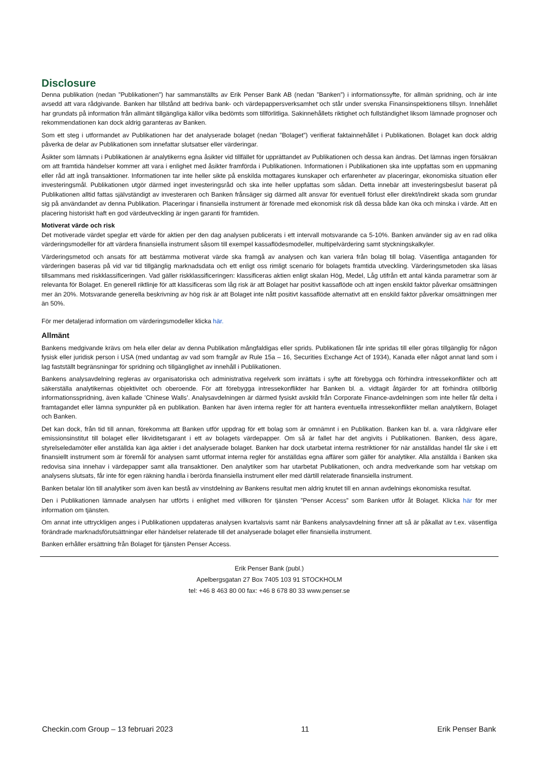Disclosure
Denna publikation (nedan ”Publikationen”) har sammanställts av Erik Penser Bank AB (nedan ”Banken”) i informationssyfte, för allmän spridning, och är inte avsedd att vara rådgivande. Banken har tillstånd att bedriva bank- och värdepappersverksamhet och står under svenska Finansinspektionens tillsyn. Innehållet har grundats på information från allmänt tillgängliga källor vilka bedömts som tillförlitliga. Sakinnehållets riktighet och fullständighet liksom lämnade prognoser och rekommendationen kan dock aldrig garanteras av Banken.
Som ett steg i utformandet av Publikationen har det analyserade bolaget (nedan ”Bolaget”) verifierat faktainnehållet i Publikationen. Bolaget kan dock aldrig påverka de delar av Publikationen som innefattar slutsatser eller värderingar.
Åsikter som lämnats i Publikationen är analytikerns egna åsikter vid tillfället för upprättandet av Publikationen och dessa kan ändras. Det lämnas ingen försäkran om att framtida händelser kommer att vara i enlighet med åsikter framförda i Publikationen. Informationen i Publikationen ska inte uppfattas som en uppmaning eller råd att ingå transaktioner. Informationen tar inte heller sikte på enskilda mottagares kunskaper och erfarenheter av placeringar, ekonomiska situation eller investeringsmål. Publikationen utgör därmed inget investeringsråd och ska inte heller uppfattas som sådan. Detta innebär att investeringsbeslut baserat på Publikationen alltid fattas självständigt av investeraren och Banken frånsäger sig därmed allt ansvar för eventuell förlust eller direkt/indirekt skada som grundar sig på användandet av denna Publikation. Placeringar i finansiella instrument är förenade med ekonomisk risk då dessa både kan öka och minska i värde. Att en placering historiskt haft en god värdeutveckling är ingen garanti för framtiden.
Motiverat värde och risk
Det motiverade värdet speglar ett värde för aktien per den dag analysen publicerats i ett intervall motsvarande ca 5-10%. Banken använder sig av en rad olika värderingsmodeller för att värdera finansiella instrument såsom till exempel kassaflödesmodeller, multipelvärdering samt styckningskalkyler.
Värderingsmetod och ansats för att bestämma motiverat värde ska framgå av analysen och kan variera från bolag till bolag. Väsentliga antaganden för värderingen baseras på vid var tid tillgänglig marknadsdata och ett enligt oss rimligt scenario för bolagets framtida utveckling. Värderingsmetoden ska läsas tillsammans med riskklassificeringen. Vad gäller riskklassificeringen: klassificeras aktien enligt skalan Hög, Medel, Låg utifrån ett antal kända parametrar som är relevanta för Bolaget. En generell riktlinje för att klassificeras som låg risk är att Bolaget har positivt kassaflöde och att ingen enskild faktor påverkar omsättningen mer än 20%. Motsvarande generella beskrivning av hög risk är att Bolaget inte nått positivt kassaflöde alternativt att en enskild faktor påverkar omsättningen mer än 50%.
För mer detaljerad information om värderingsmodeller klicka här.
Allmänt
Bankens medgivande krävs om hela eller delar av denna Publikation mångfaldigas eller sprids. Publikationen får inte spridas till eller göras tillgänglig för någon fysisk eller juridisk person i USA (med undantag av vad som framgår av Rule 15a – 16, Securities Exchange Act of 1934), Kanada eller något annat land som i lag fastställt begränsningar för spridning och tillgänglighet av innehåll i Publikationen.
Bankens analysavdelning regleras av organisatoriska och administrativa regelverk som inrättats i syfte att förebygga och förhindra intressekonflikter och att säkerställa analytikernas objektivitet och oberoende. För att förebygga intressekonflikter har Banken bl. a. vidtagit åtgärder för att förhindra otillbörlig informationsspridning, även kallade ’Chinese Walls’. Analysavdelningen är därmed fysiskt avskild från Corporate Finance-avdelningen som inte heller får delta i framtagandet eller lämna synpunkter på en publikation. Banken har även interna regler för att hantera eventuella intressekonflikter mellan analytikern, Bolaget och Banken.
Det kan dock, från tid till annan, förekomma att Banken utför uppdrag för ett bolag som är omnämnt i en Publikation. Banken kan bl. a. vara rådgivare eller emissionsinstitut till bolaget eller likviditetsgarant i ett av bolagets värdepapper. Om så är fallet har det angivits i Publikationen. Banken, dess ägare, styrelseledamöter eller anställda kan äga aktier i det analyserade bolaget. Banken har dock utarbetat interna restriktioner för när anställdas handel får ske i ett finansiellt instrument som är föremål för analysen samt utformat interna regler för anställdas egna affärer som gäller för analytiker. Alla anställda i Banken ska redovisa sina innehav i värdepapper samt alla transaktioner. Den analytiker som har utarbetat Publikationen, och andra medverkande som har vetskap om analysens slutsats, får inte för egen räkning handla i berörda finansiella instrument eller med därtill relaterade finansiella instrument.
Banken betalar lön till analytiker som även kan bestå av vinstdelning av Bankens resultat men aldrig knutet till en annan avdelnings ekonomiska resultat.
Den i Publikationen lämnade analysen har utförts i enlighet med villkoren för tjänsten ”Penser Access” som Banken utför åt Bolaget. Klicka här för mer information om tjänsten.
Om annat inte uttryckligen anges i Publikationen uppdateras analysen kvartalsvis samt när Bankens analysavdelning finner att så är påkallat av t.ex. väsentliga förändrade marknadsförutsättningar eller händelser relaterade till det analyserade bolaget eller finansiella instrument.
Banken erhåller ersättning från Bolaget för tjänsten Penser Access.
Erik Penser Bank (publ.)
Apelbergsgatan 27 Box 7405 103 91 STOCKHOLM
tel: +46 8 463 80 00 fax: +46 8 678 80 33 www.penser.se
Checkin.com Group – 13 februari 2023 11 Erik Penser Bank